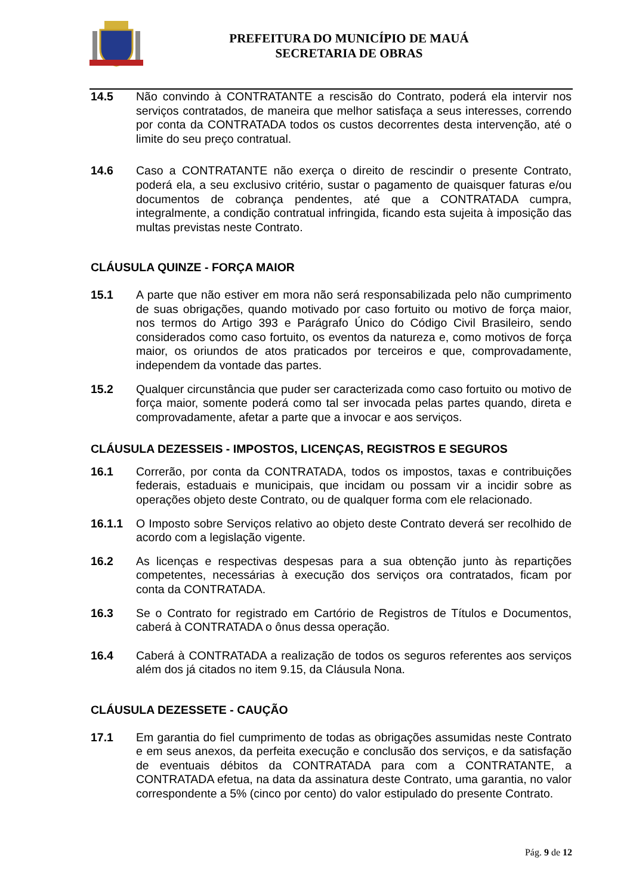PREFEITURA DO MUNICÍPIO DE MAUÁ
SECRETARIA DE OBRAS
14.5 Não convindo à CONTRATANTE a rescisão do Contrato, poderá ela intervir nos serviços contratados, de maneira que melhor satisfaça a seus interesses, correndo por conta da CONTRATADA todos os custos decorrentes desta intervenção, até o limite do seu preço contratual.
14.6 Caso a CONTRATANTE não exerça o direito de rescindir o presente Contrato, poderá ela, a seu exclusivo critério, sustar o pagamento de quaisquer faturas e/ou documentos de cobrança pendentes, até que a CONTRATADA cumpra, integralmente, a condição contratual infringida, ficando esta sujeita à imposição das multas previstas neste Contrato.
CLÁUSULA QUINZE - FORÇA MAIOR
15.1 A parte que não estiver em mora não será responsabilizada pelo não cumprimento de suas obrigações, quando motivado por caso fortuito ou motivo de força maior, nos termos do Artigo 393 e Parágrafo Único do Código Civil Brasileiro, sendo considerados como caso fortuito, os eventos da natureza e, como motivos de força maior, os oriundos de atos praticados por terceiros e que, comprovadamente, independem da vontade das partes.
15.2 Qualquer circunstância que puder ser caracterizada como caso fortuito ou motivo de força maior, somente poderá como tal ser invocada pelas partes quando, direta e comprovadamente, afetar a parte que a invocar e aos serviços.
CLÁUSULA DEZESSEIS - IMPOSTOS, LICENÇAS, REGISTROS E SEGUROS
16.1 Correrão, por conta da CONTRATADA, todos os impostos, taxas e contribuições federais, estaduais e municipais, que incidam ou possam vir a incidir sobre as operações objeto deste Contrato, ou de qualquer forma com ele relacionado.
16.1.1 O Imposto sobre Serviços relativo ao objeto deste Contrato deverá ser recolhido de acordo com a legislação vigente.
16.2 As licenças e respectivas despesas para a sua obtenção junto às repartições competentes, necessárias à execução dos serviços ora contratados, ficam por conta da CONTRATADA.
16.3 Se o Contrato for registrado em Cartório de Registros de Títulos e Documentos, caberá à CONTRATADA o ônus dessa operação.
16.4 Caberá à CONTRATADA a realização de todos os seguros referentes aos serviços além dos já citados no item 9.15, da Cláusula Nona.
CLÁUSULA DEZESSETE - CAUÇÃO
17.1 Em garantia do fiel cumprimento de todas as obrigações assumidas neste Contrato e em seus anexos, da perfeita execução e conclusão dos serviços, e da satisfação de eventuais débitos da CONTRATADA para com a CONTRATANTE, a CONTRATADA efetua, na data da assinatura deste Contrato, uma garantia, no valor correspondente a 5% (cinco por cento) do valor estipulado do presente Contrato.
Pág. 9 de 12